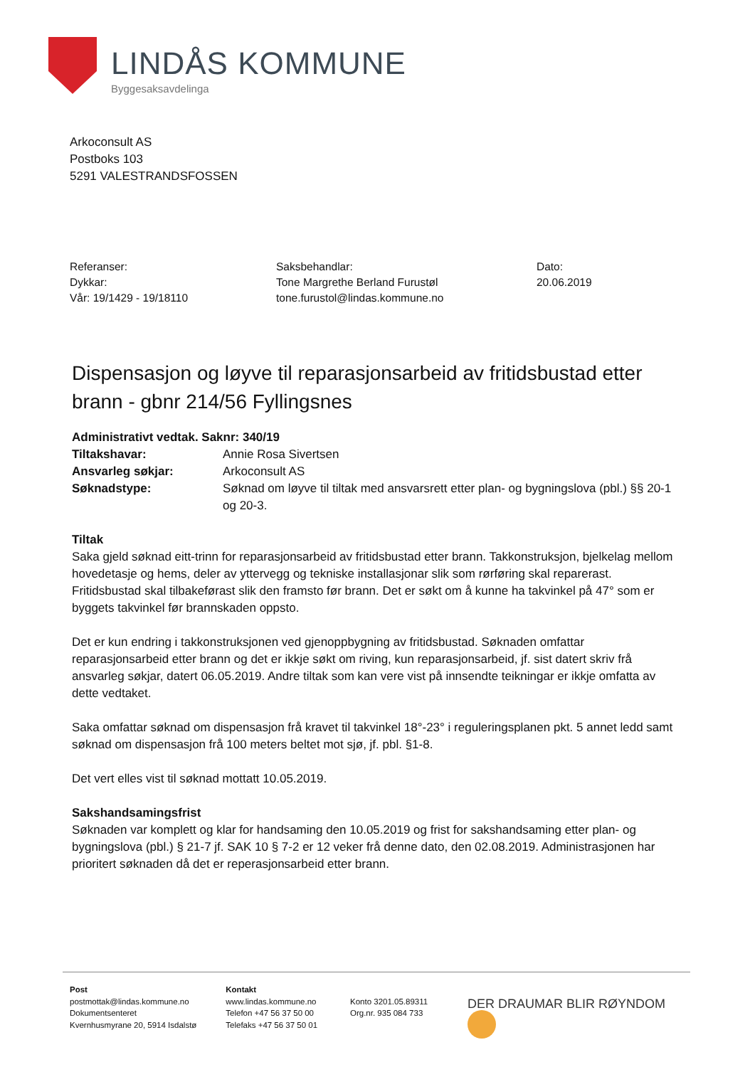LINDÅS KOMMUNE
Byggesaksavdelinga
Arkoconsult AS
Postboks 103
5291 VALESTRANDSFOSSEN
Referanser:
Dykkar:
Vår: 19/1429 - 19/18110
Saksbehandlar:
Tone Margrethe Berland Furustøl
tone.furustol@lindas.kommune.no
Dato:
20.06.2019
Dispensasjon og løyve til reparasjonsarbeid av fritidsbustad etter brann - gbnr 214/56 Fyllingsnes
| Administrativt vedtak. Saknr: 340/19 | |
| Tiltakshavar: | Annie Rosa Sivertsen |
| Ansvarleg søkjar: | Arkoconsult AS |
| Søknadstype: | Søknad om løyve til tiltak med ansvarsrett etter plan- og bygningslova (pbl.) §§ 20-1 og 20-3. |
Tiltak
Saka gjeld søknad eitt-trinn for reparasjonsarbeid av fritidsbustad etter brann. Takkonstruksjon, bjelkelag mellom hovedetasje og hems, deler av yttervegg og tekniske installasjonar slik som rørføring skal reparerast. Fritidsbustad skal tilbakeførast slik den framsto før brann. Det er søkt om å kunne ha takvinkel på 47° som er byggets takvinkel før brannskaden oppsto.
Det er kun endring i takkonstruksjonen ved gjenoppbygning av fritidsbustad. Søknaden omfattar reparasjonsarbeid etter brann og det er ikkje søkt om riving, kun reparasjonsarbeid, jf. sist datert skriv frå ansvarleg søkjar, datert 06.05.2019. Andre tiltak som kan vere vist på innsendte teikningar er ikkje omfatta av dette vedtaket.
Saka omfattar søknad om dispensasjon frå kravet til takvinkel 18°-23° i reguleringsplanen pkt. 5 annet ledd samt søknad om dispensasjon frå 100 meters beltet mot sjø, jf. pbl. §1-8.
Det vert elles vist til søknad mottatt 10.05.2019.
Sakshandsamingsfrist
Søknaden var komplett og klar for handsaming den 10.05.2019 og frist for sakshandsaming etter plan- og bygningslova (pbl.) § 21-7 jf. SAK 10 § 7-2 er 12 veker frå denne dato, den 02.08.2019. Administrasjonen har prioritert søknaden då det er reperasjonsarbeid etter brann.
Post
postmottak@lindas.kommune.no
Dokumentsenteret
Kvernhusmyrane 20, 5914 Isdalstø
Kontakt
www.lindas.kommune.no
Telefon +47 56 37 50 00
Telefaks +47 56 37 50 01
Konto 3201.05.89311
Org.nr. 935 084 733
DER DRAUMAR BLIR RØYNDOM